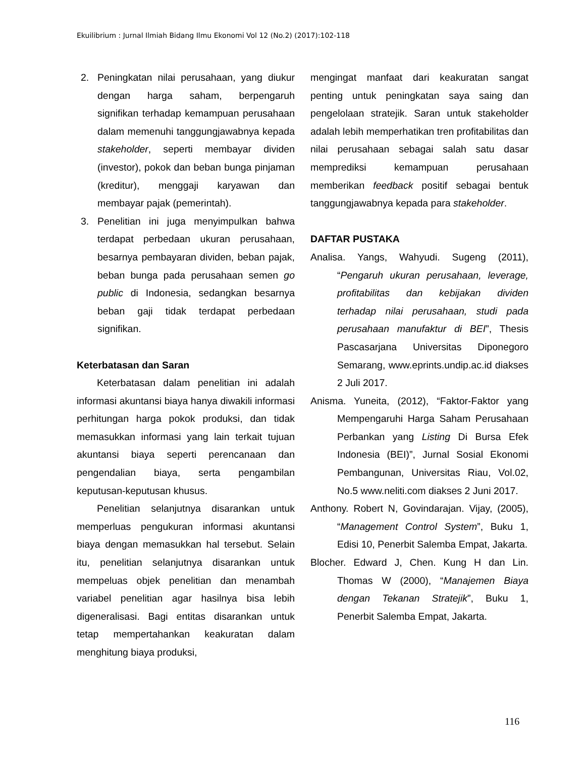Ekuilibrium : Jurnal Ilmiah Bidang Ilmu Ekonomi Vol 12 (No.2) (2017):102-118
2. Peningkatan nilai perusahaan, yang diukur dengan harga saham, berpengaruh signifikan terhadap kemampuan perusahaan dalam memenuhi tanggungjawabnya kepada stakeholder, seperti membayar dividen (investor), pokok dan beban bunga pinjaman (kreditur), menggaji karyawan dan membayar pajak (pemerintah).
3. Penelitian ini juga menyimpulkan bahwa terdapat perbedaan ukuran perusahaan, besarnya pembayaran dividen, beban pajak, beban bunga pada perusahaan semen go public di Indonesia, sedangkan besarnya beban gaji tidak terdapat perbedaan signifikan.
Keterbatasan dan Saran
Keterbatasan dalam penelitian ini adalah informasi akuntansi biaya hanya diwakili informasi perhitungan harga pokok produksi, dan tidak memasukkan informasi yang lain terkait tujuan akuntansi biaya seperti perencanaan dan pengendalian biaya, serta pengambilan keputusan-keputusan khusus.
Penelitian selanjutnya disarankan untuk memperluas pengukuran informasi akuntansi biaya dengan memasukkan hal tersebut. Selain itu, penelitian selanjutnya disarankan untuk mempeluas objek penelitian dan menambah variabel penelitian agar hasilnya bisa lebih digeneralisasi. Bagi entitas disarankan untuk tetap mempertahankan keakuratan dalam menghitung biaya produksi,
mengingat manfaat dari keakuratan sangat penting untuk peningkatan saya saing dan pengelolaan stratejik. Saran untuk stakeholder adalah lebih memperhatikan tren profitabilitas dan nilai perusahaan sebagai salah satu dasar memprediksi kemampuan perusahaan memberikan feedback positif sebagai bentuk tanggungjawabnya kepada para stakeholder.
DAFTAR PUSTAKA
Analisa. Yangs, Wahyudi. Sugeng (2011), “Pengaruh ukuran perusahaan, leverage, profitabilitas dan kebijakan dividen terhadap nilai perusahaan, studi pada perusahaan manufaktur di BEI”, Thesis Pascasarjana Universitas Diponegoro Semarang, www.eprints.undip.ac.id diakses 2 Juli 2017.
Anisma. Yuneita, (2012), “Faktor-Faktor yang Mempengaruhi Harga Saham Perusahaan Perbankan yang Listing Di Bursa Efek Indonesia (BEI)”, Jurnal Sosial Ekonomi Pembangunan, Universitas Riau, Vol.02, No.5 www.neliti.com diakses 2 Juni 2017.
Anthony. Robert N, Govindarajan. Vijay, (2005), “Management Control System”, Buku 1, Edisi 10, Penerbit Salemba Empat, Jakarta.
Blocher. Edward J, Chen. Kung H dan Lin. Thomas W (2000), “Manajemen Biaya dengan Tekanan Stratejik”, Buku 1, Penerbit Salemba Empat, Jakarta.
116